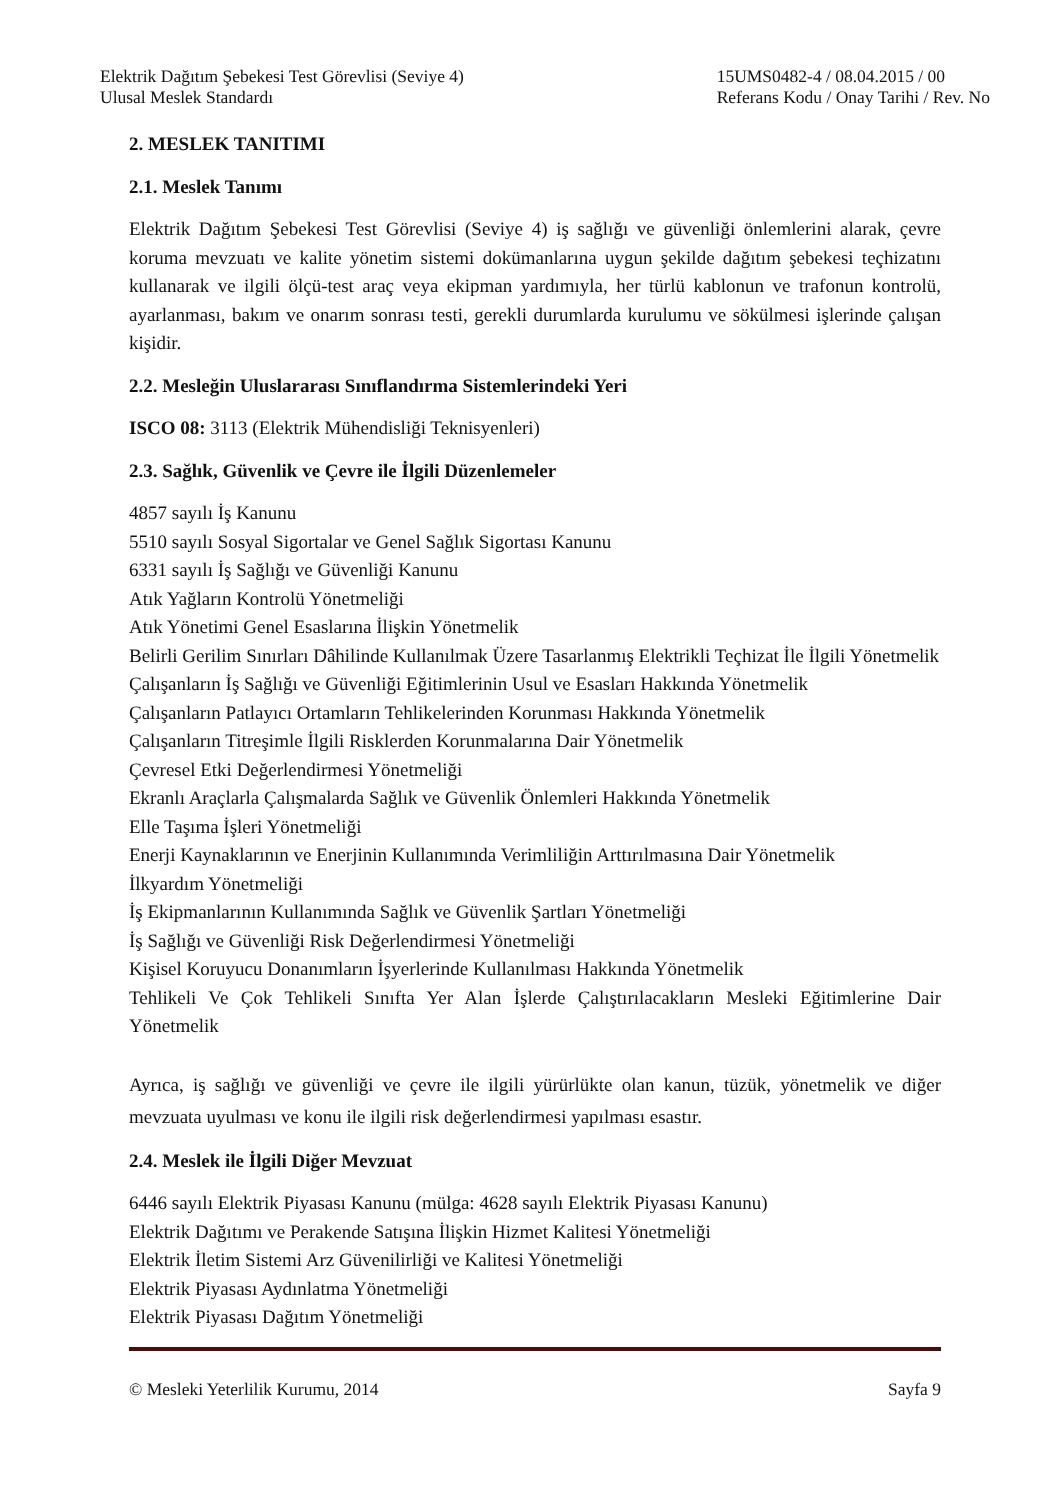Elektrik Dağıtım Şebekesi Test Görevlisi (Seviye 4)
Ulusal Meslek Standardı
15UMS0482-4 / 08.04.2015 / 00
Referans Kodu / Onay Tarihi / Rev. No
2. MESLEK TANITIMI
2.1. Meslek Tanımı
Elektrik Dağıtım Şebekesi Test Görevlisi (Seviye 4) iş sağlığı ve güvenliği önlemlerini alarak, çevre koruma mevzuatı ve kalite yönetim sistemi dokümanlarına uygun şekilde dağıtım şebekesi teçhizatını kullanarak ve ilgili ölçü-test araç veya ekipman yardımıyla, her türlü kablonun ve trafonun kontrolü, ayarlanması, bakım ve onarım sonrası testi, gerekli durumlarda kurulumu ve sökülmesi işlerinde çalışan kişidir.
2.2. Mesleğin Uluslararası Sınıflandırma Sistemlerindeki Yeri
ISCO 08: 3113 (Elektrik Mühendisliği Teknisyenleri)
2.3. Sağlık, Güvenlik ve Çevre ile İlgili Düzenlemeler
4857 sayılı İş Kanunu
5510 sayılı Sosyal Sigortalar ve Genel Sağlık Sigortası Kanunu
6331 sayılı İş Sağlığı ve Güvenliği Kanunu
Atık Yağların Kontrolü Yönetmeliği
Atık Yönetimi Genel Esaslarına İlişkin Yönetmelik
Belirli Gerilim Sınırları Dâhilinde Kullanılmak Üzere Tasarlanmış Elektrikli Teçhizat İle İlgili Yönetmelik
Çalışanların İş Sağlığı ve Güvenliği Eğitimlerinin Usul ve Esasları Hakkında Yönetmelik
Çalışanların Patlayıcı Ortamların Tehlikelerinden Korunması Hakkında Yönetmelik
Çalışanların Titreşimle İlgili Risklerden Korunmalarına Dair Yönetmelik
Çevresel Etki Değerlendirmesi Yönetmeliği
Ekranlı Araçlarla Çalışmalarda Sağlık ve Güvenlik Önlemleri Hakkında Yönetmelik
Elle Taşıma İşleri Yönetmeliği
Enerji Kaynaklarının ve Enerjinin Kullanımında Verimliliğin Arttırılmasına Dair Yönetmelik
İlkyardım Yönetmeliği
İş Ekipmanlarının Kullanımında Sağlık ve Güvenlik Şartları Yönetmeliği
İş Sağlığı ve Güvenliği Risk Değerlendirmesi Yönetmeliği
Kişisel Koruyucu Donanımların İşyerlerinde Kullanılması Hakkında Yönetmelik
Tehlikeli Ve Çok Tehlikeli Sınıfta Yer Alan İşlerde Çalıştırılacakların Mesleki Eğitimlerine Dair Yönetmelik
Ayrıca, iş sağlığı ve güvenliği ve çevre ile ilgili yürürlükte olan kanun, tüzük, yönetmelik ve diğer mevzuata uyulması ve konu ile ilgili risk değerlendirmesi yapılması esastır.
2.4. Meslek ile İlgili Diğer Mevzuat
6446 sayılı Elektrik Piyasası Kanunu (mülga: 4628 sayılı Elektrik Piyasası Kanunu)
Elektrik Dağıtımı ve Perakende Satışına İlişkin Hizmet Kalitesi Yönetmeliği
Elektrik İletim Sistemi Arz Güvenilirliği ve Kalitesi Yönetmeliği
Elektrik Piyasası Aydınlatma Yönetmeliği
Elektrik Piyasası Dağıtım Yönetmeliği
© Mesleki Yeterlilik Kurumu, 2014 Sayfa 9